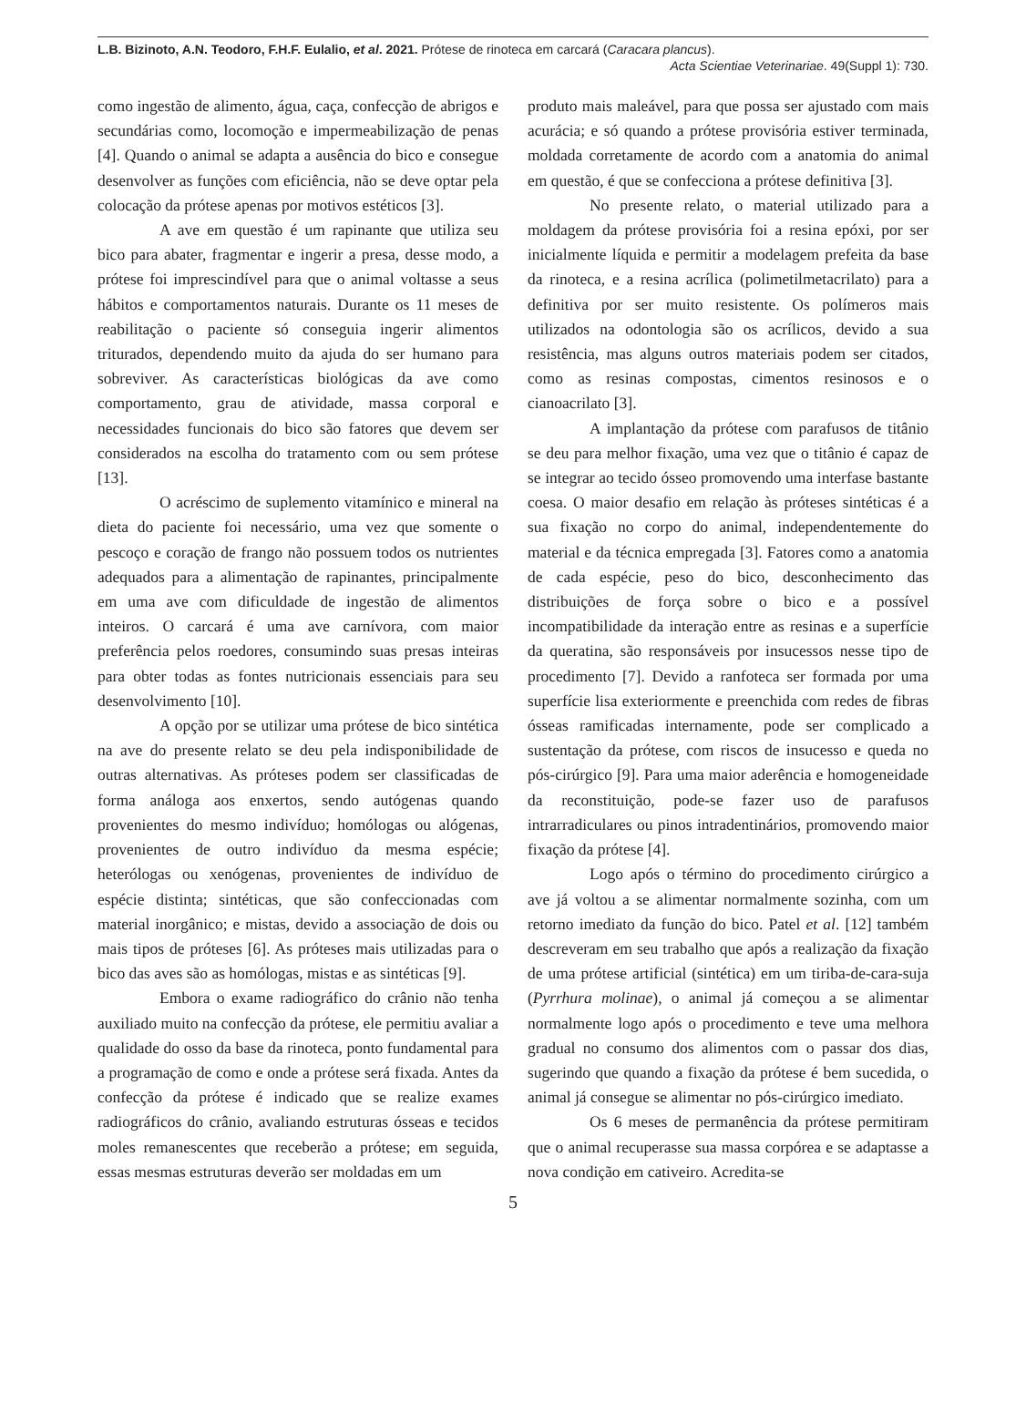L.B. Bizinoto, A.N. Teodoro, F.H.F. Eulalio, et al. 2021. Prótese de rinoteca em carcará (Caracara plancus).
Acta Scientiae Veterinariae. 49(Suppl 1): 730.
como ingestão de alimento, água, caça, confecção de abrigos e secundárias como, locomoção e impermeabilização de penas [4]. Quando o animal se adapta a ausência do bico e consegue desenvolver as funções com eficiência, não se deve optar pela colocação da prótese apenas por motivos estéticos [3].
A ave em questão é um rapinante que utiliza seu bico para abater, fragmentar e ingerir a presa, desse modo, a prótese foi imprescindível para que o animal voltasse a seus hábitos e comportamentos naturais. Durante os 11 meses de reabilitação o paciente só conseguia ingerir alimentos triturados, dependendo muito da ajuda do ser humano para sobreviver. As características biológicas da ave como comportamento, grau de atividade, massa corporal e necessidades funcionais do bico são fatores que devem ser considerados na escolha do tratamento com ou sem prótese [13].
O acréscimo de suplemento vitamínico e mineral na dieta do paciente foi necessário, uma vez que somente o pescoço e coração de frango não possuem todos os nutrientes adequados para a alimentação de rapinantes, principalmente em uma ave com dificuldade de ingestão de alimentos inteiros. O carcará é uma ave carnívora, com maior preferência pelos roedores, consumindo suas presas inteiras para obter todas as fontes nutricionais essenciais para seu desenvolvimento [10].
A opção por se utilizar uma prótese de bico sintética na ave do presente relato se deu pela indisponibilidade de outras alternativas. As próteses podem ser classificadas de forma análoga aos enxertos, sendo autógenas quando provenientes do mesmo indivíduo; homólogas ou alógenas, provenientes de outro indivíduo da mesma espécie; heterólogas ou xenógenas, provenientes de indivíduo de espécie distinta; sintéticas, que são confeccionadas com material inorgânico; e mistas, devido a associação de dois ou mais tipos de próteses [6]. As próteses mais utilizadas para o bico das aves são as homólogas, mistas e as sintéticas [9].
Embora o exame radiográfico do crânio não tenha auxiliado muito na confecção da prótese, ele permitiu avaliar a qualidade do osso da base da rinoteca, ponto fundamental para a programação de como e onde a prótese será fixada. Antes da confecção da prótese é indicado que se realize exames radiográficos do crânio, avaliando estruturas ósseas e tecidos moles remanescentes que receberão a prótese; em seguida, essas mesmas estruturas deverão ser moldadas em um
produto mais maleável, para que possa ser ajustado com mais acurácia; e só quando a prótese provisória estiver terminada, moldada corretamente de acordo com a anatomia do animal em questão, é que se confecciona a prótese definitiva [3].
No presente relato, o material utilizado para a moldagem da prótese provisória foi a resina epóxi, por ser inicialmente líquida e permitir a modelagem prefeita da base da rinoteca, e a resina acrílica (polimetilmetacrilato) para a definitiva por ser muito resistente. Os polímeros mais utilizados na odontologia são os acrílicos, devido a sua resistência, mas alguns outros materiais podem ser citados, como as resinas compostas, cimentos resinosos e o cianoacrilato [3].
A implantação da prótese com parafusos de titânio se deu para melhor fixação, uma vez que o titânio é capaz de se integrar ao tecido ósseo promovendo uma interfase bastante coesa. O maior desafio em relação às próteses sintéticas é a sua fixação no corpo do animal, independentemente do material e da técnica empregada [3]. Fatores como a anatomia de cada espécie, peso do bico, desconhecimento das distribuições de força sobre o bico e a possível incompatibilidade da interação entre as resinas e a superfície da queratina, são responsáveis por insucessos nesse tipo de procedimento [7]. Devido a ranfoteca ser formada por uma superfície lisa exteriormente e preenchida com redes de fibras ósseas ramificadas internamente, pode ser complicado a sustentação da prótese, com riscos de insucesso e queda no pós-cirúrgico [9]. Para uma maior aderência e homogeneidade da reconstituição, pode-se fazer uso de parafusos intrarradiculares ou pinos intradentinários, promovendo maior fixação da prótese [4].
Logo após o término do procedimento cirúrgico a ave já voltou a se alimentar normalmente sozinha, com um retorno imediato da função do bico. Patel et al. [12] também descreveram em seu trabalho que após a realização da fixação de uma prótese artificial (sintética) em um tiriba-de-cara-suja (Pyrrhura molinae), o animal já começou a se alimentar normalmente logo após o procedimento e teve uma melhora gradual no consumo dos alimentos com o passar dos dias, sugerindo que quando a fixação da prótese é bem sucedida, o animal já consegue se alimentar no pós-cirúrgico imediato.
Os 6 meses de permanência da prótese permitiram que o animal recuperasse sua massa corpórea e se adaptasse a nova condição em cativeiro. Acredita-se
5